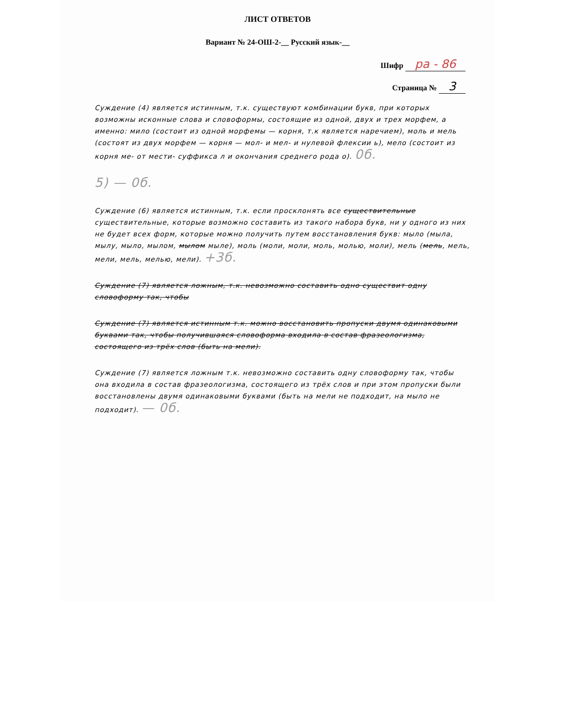ЛИСТ ОТВЕТОВ
Вариант № 24-ОШ-2-__ Русский язык-__
Шифр pa - 86
Страница № 3
Суждение (4) является истинным, т.к. существуют комбинации букв, при которых возможны исконные слова и словоформы, состоящие из одной, двух и трех морфем, а именно: мило (состоит из одной морфемы — корня, т.к является наречием), моль и мель (состоят из двух морфем — корня — мол- и мел- и нулевой флексии ь), мело (состоит из корня ме- от мести- суффикса л и окончания среднего рода о). 0б.
5) — 0б.
Суждение (6) является истинным, т.к. если просклонять все существительные существительные, которые возможно составить из такого набора букв, ни у одного из них не будет всех форм, которые можно получить путем восстановления букв: мыло (мыла, мылу, мыло, мылом, мылом мыле), моль (моли, моли, моль, молью, моли), мель (мель, мель, мели, мель, мелью, мели). +3б.
Суждение (7) является ложным, т.к. невозможно составить одно существит одну словоформу так, чтобы
Суждение (7) является истинным т.к. можно восстановить пропуски двумя одинаковыми буквами так, чтобы получившаяся словоформа входила в состав фразеологизма, состоящего из трёх слов (быть на мели).
Суждение (7) является ложным т.к. невозможно составить одну словоформу так, чтобы она входила в состав фразеологизма, состоящего из трёх слов и при этом пропуски были восстановлены двумя одинаковыми буквами (быть на мели не подходит, на мыло не подходит). — 0б.